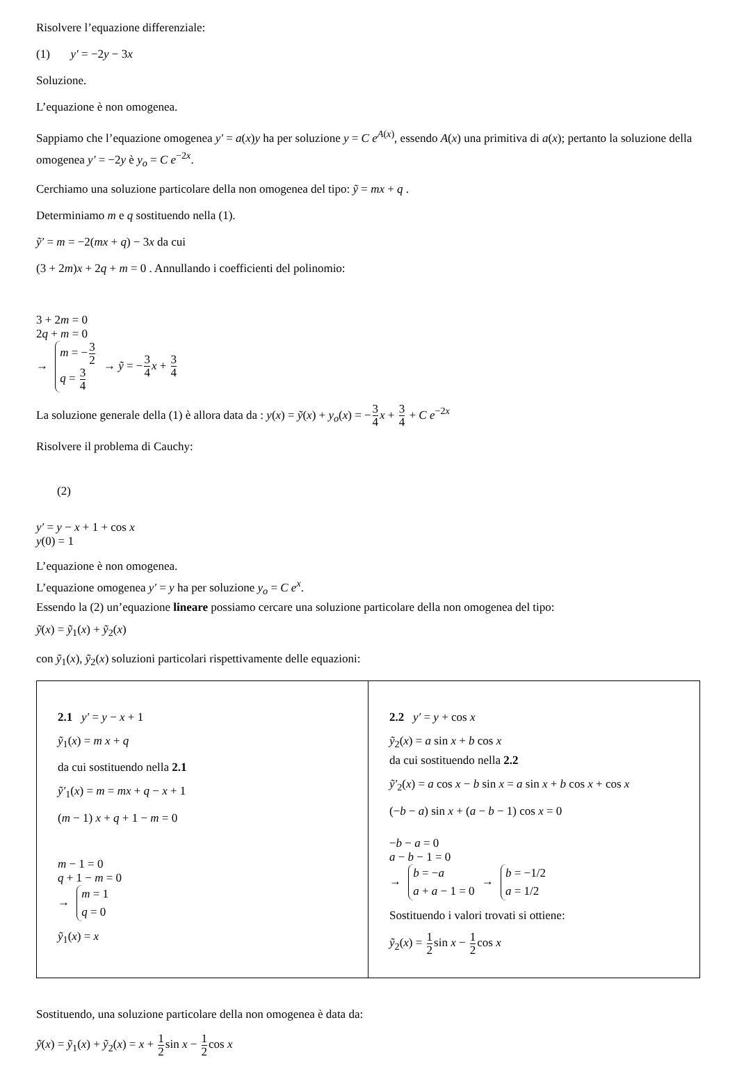Risolvere l’equazione differenziale:
(1) y′ = −2y − 3x
Soluzione.
L’equazione è non omogenea.
Sappiamo che l’equazione omogenea y′ = a(x)y ha per soluzione y = C e<sup>A(x)</sup>, essendo A(x) una primitiva di a(x); pertanto la soluzione della omogenea y′ = −2y è y<sub>o</sub> = C e<sup>−2x</sup>.
Cerchiamo una soluzione particolare della non omogenea del tipo: ỹ = mx + q .
Determiniamo m e q sostituendo nella (1).
ỹ′ = m = −2(mx + q) − 3x da cui
(3 + 2m)x + 2q + m = 0 . Annullando i coefficienti del polinomio:
3 + 2m = 0
2q + m = 0
→
m = −3 2
q = 3 4
→ ỹ = −3 4 x + 3 4
La soluzione generale della (1) è allora data da : y(x) = ỹ(x) + y<sub>o</sub>(x) = −3 4 x + 3 4 + C e<sup>−2x</sup>
Risolvere il problema di Cauchy:
(2)
y′ = y − x + 1 + cos x
y(0) = 1
L’equazione è non omogenea.
L’equazione omogenea y′ = y ha per soluzione y<sub>o</sub> = C e<sup>x</sup>.
Essendo la (2) un’equazione lineare possiamo cercare una soluzione particolare della non omogenea del tipo:
ỹ(x) = ỹ<sub>1</sub>(x) + ỹ<sub>2</sub>(x)
con ỹ<sub>1</sub>(x), ỹ<sub>2</sub>(x) soluzioni particolari rispettivamente delle equazioni:
| 2.1 y′ = y − x + 1 ỹ<sub>1</sub>( x ) = m x + q da cui sostituendo nella 2.1 ỹ′<sub>1</sub>( x ) = m = mx + q − x + 1 ( m − 1) x + q + 1 − m = 0 m − 1 = 0 q + 1 − m = 0 → m = 1 q = 0 ỹ<sub>1</sub>( x ) = x | 2.2 y′ = y + cos x ỹ<sub>2</sub>( x ) = a sin x + b cos x da cui sostituendo nella 2.2 ỹ′<sub>2</sub>( x ) = a cos x − b sin x = a sin x + b cos x + cos x (− b − a ) sin x + ( a − b − 1) cos x = 0 − b − a = 0 a − b − 1 = 0 → b = − a a + a − 1 = 0 → b = −1/2 a = 1/2 Sostituendo i valori trovati si ottiene: ỹ<sub>2</sub>( x ) = 1 2 sin x − 1 2 cos x |
Sostituendo, una soluzione particolare della non omogenea è data da:
ỹ(x) = ỹ<sub>1</sub>(x) + ỹ<sub>2</sub>(x) = x + 1 2sin x − 1 2cos x